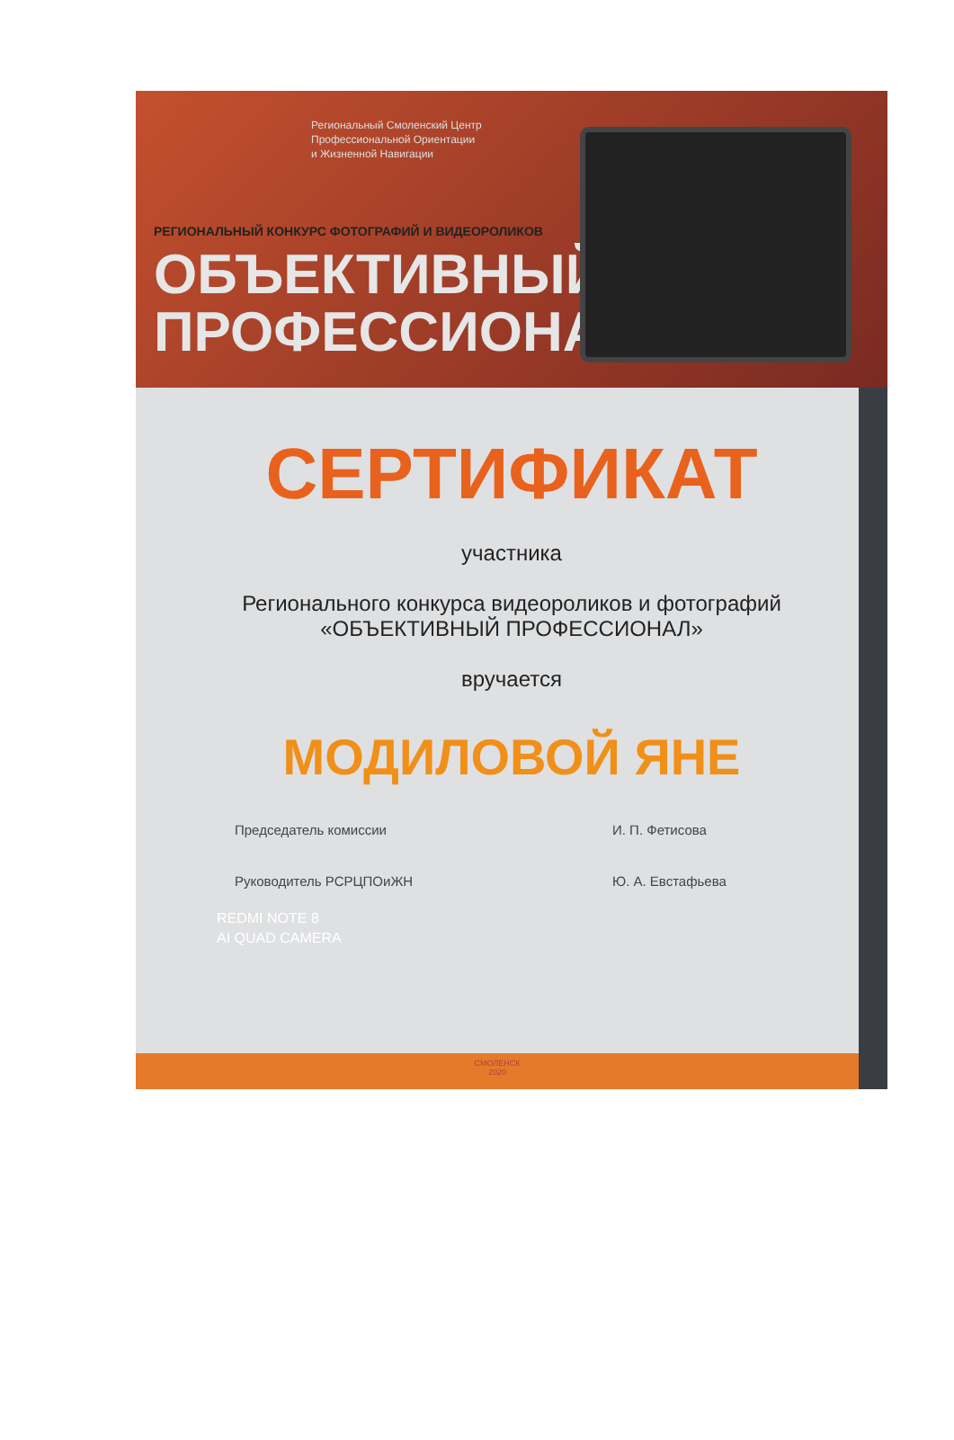Региональный Смоленский Центр
Профессиональной Ориентации
и Жизненной Навигации
РЕГИОНАЛЬНЫЙ КОНКУРС ФОТОГРАФИЙ И ВИДЕОРОЛИКОВ
ОБЪЕКТИВНЫЙ
ПРОФЕССИОНАЛ
СЕРТИФИКАТ
участника
Регионального конкурса видеороликов и фотографий
«ОБЪЕКТИВНЫЙ ПРОФЕССИОНАЛ»
вручается
МОДИЛОВОЙ ЯНЕ
Председатель комиссии И. П. Фетисова
Руководитель РСРЦПОиЖН Ю. А. Евстафьева
REDMI NOTE 8
AI QUAD CAMERA
СМОЛЕНСК
2020